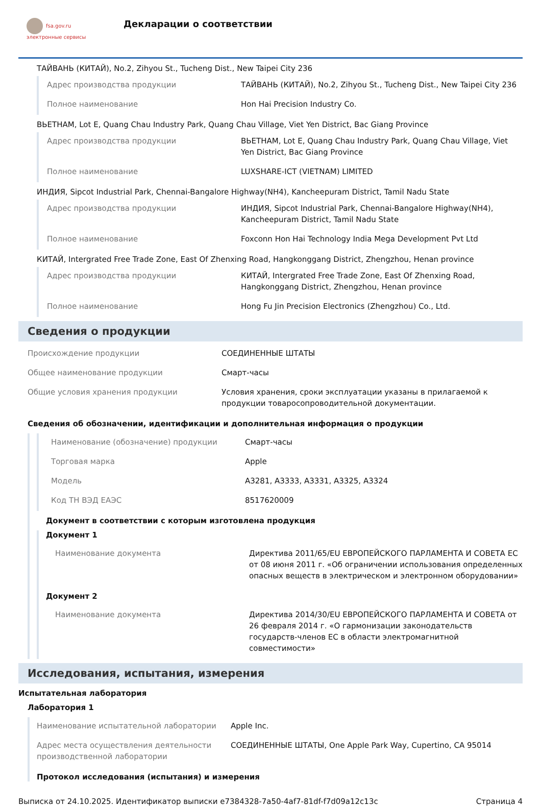fsa.gov.ru
электронные сервисы
Декларации о соответствии
ТАЙВАНЬ (КИТАЙ), No.2, Zihyou St., Tucheng Dist., New Taipei City 236
| Адрес производства продукции | ТАЙВАНЬ (КИТАЙ), No.2, Zihyou St., Tucheng Dist., New Taipei City 236 |
| Полное наименование | Hon Hai Precision Industry Co. |
ВЬЕТНАМ, Lot E, Quang Chau Industry Park, Quang Chau Village, Viet Yen District, Bac Giang Province
| Адрес производства продукции | ВЬЕТНАМ, Lot E, Quang Chau Industry Park, Quang Chau Village, Viet Yen District, Bac Giang Province |
| Полное наименование | LUXSHARE-ICT (VIETNAM) LIMITED |
ИНДИЯ, Sipcot Industrial Park, Chennai-Bangalore Highway(NH4), Kancheepuram District, Tamil Nadu State
| Адрес производства продукции | ИНДИЯ, Sipcot Industrial Park, Chennai-Bangalore Highway(NH4), Kancheepuram District, Tamil Nadu State |
| Полное наименование | Foxconn Hon Hai Technology India Mega Development Pvt Ltd |
КИТАЙ, Intergrated Free Trade Zone, East Of Zhenxing Road, Hangkonggang District, Zhengzhou, Henan province
| Адрес производства продукции | КИТАЙ, Intergrated Free Trade Zone, East Of Zhenxing Road, Hangkonggang District, Zhengzhou, Henan province |
| Полное наименование | Hong Fu Jin Precision Electronics (Zhengzhou) Co., Ltd. |
Сведения о продукции
| Происхождение продукции | СОЕДИНЕННЫЕ ШТАТЫ |
| Общее наименование продукции | Смарт-часы |
| Общие условия хранения продукции | Условия хранения, сроки эксплуатации указаны в прилагаемой к продукции товаросопроводительной документации. |
Сведения об обозначении, идентификации и дополнительная информация о продукции
| Наименование (обозначение) продукции | Смарт-часы |
| Торговая марка | Apple |
| Модель | A3281, A3333, A3331, A3325, A3324 |
| Код ТН ВЭД ЕАЭС | 8517620009 |
Документ в соответствии с которым изготовлена продукция
Документ 1
| Наименование документа | Директива 2011/65/EU ЕВРОПЕЙСКОГО ПАРЛАМЕНТА И СОВЕТА ЕС от 08 июня 2011 г. «Об ограничении использования определенных опасных веществ в электрическом и электронном оборудовании» |
Документ 2
| Наименование документа | Директива 2014/30/EU ЕВРОПЕЙСКОГО ПАРЛАМЕНТА И СОВЕТА от 26 февраля 2014 г. «О гармонизации законодательств государств-членов ЕС в области электромагнитной совместимости» |
Исследования, испытания, измерения
Испытательная лаборатория
Лаборатория 1
| Наименование испытательной лаборатории | Apple Inc. |
| Адрес места осуществления деятельности производственной лаборатории | СОЕДИНЕННЫЕ ШТАТЫ, One Apple Park Way, Cupertino, CA 95014 |
Протокол исследования (испытания) и измерения
Выписка от 24.10.2025. Идентификатор выписки e7384328-7a50-4af7-81df-f7d09a12c13c Страница 4